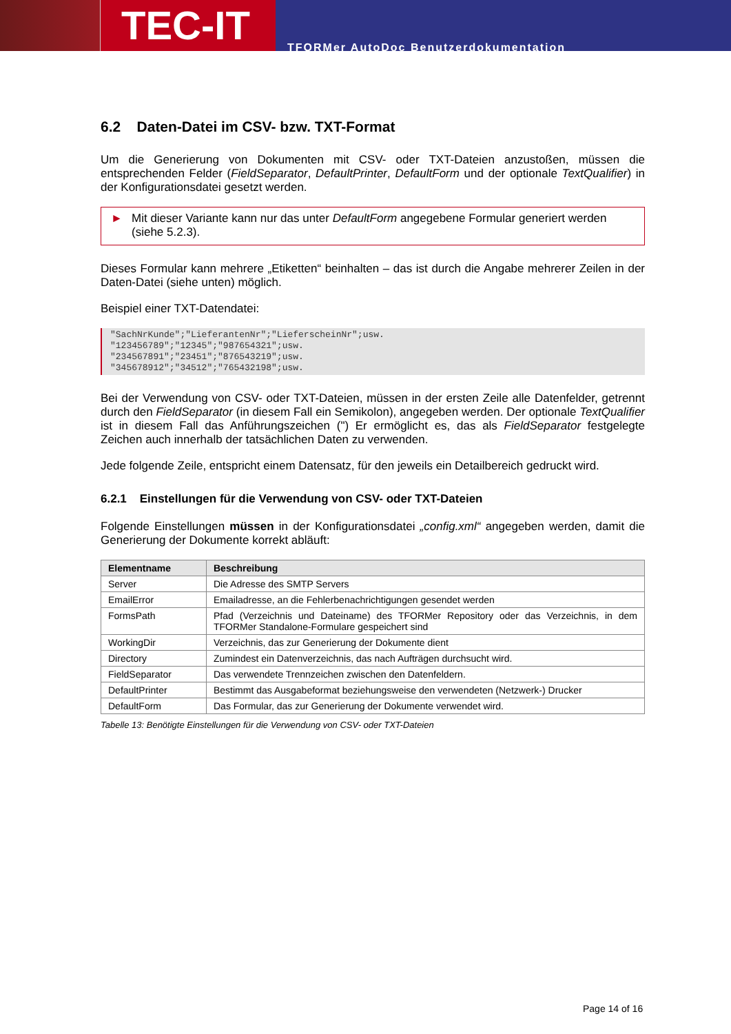TEC-IT
TFORMer AutoDoc Benutzerdokumentation
6.2 Daten-Datei im CSV- bzw. TXT-Format
Um die Generierung von Dokumenten mit CSV- oder TXT-Dateien anzustoßen, müssen die entsprechenden Felder (FieldSeparator, DefaultPrinter, DefaultForm und der optionale TextQualifier) in der Konfigurationsdatei gesetzt werden.
► Mit dieser Variante kann nur das unter DefaultForm angegebene Formular generiert werden (siehe 5.2.3).
Dieses Formular kann mehrere „Etiketten“ beinhalten – das ist durch die Angabe mehrerer Zeilen in der Daten-Datei (siehe unten) möglich.
Beispiel einer TXT-Datendatei:
"SachNrKunde";"LieferantenNr";"LieferscheinNr";usw.
"123456789";"12345";"987654321";usw.
"234567891";"23451";"876543219";usw.
"345678912";"34512";"765432198";usw.
Bei der Verwendung von CSV- oder TXT-Dateien, müssen in der ersten Zeile alle Datenfelder, getrennt durch den FieldSeparator (in diesem Fall ein Semikolon), angegeben werden. Der optionale TextQualifier ist in diesem Fall das Anführungszeichen (") Er ermöglicht es, das als FieldSeparator festgelegte Zeichen auch innerhalb der tatsächlichen Daten zu verwenden.
Jede folgende Zeile, entspricht einem Datensatz, für den jeweils ein Detailbereich gedruckt wird.
6.2.1 Einstellungen für die Verwendung von CSV- oder TXT-Dateien
Folgende Einstellungen müssen in der Konfigurationsdatei „config.xml“ angegeben werden, damit die Generierung der Dokumente korrekt abläuft:
| Elementname | Beschreibung |
| --- | --- |
| Server | Die Adresse des SMTP Servers |
| EmailError | Emailadresse, an die Fehlerbenachrichtigungen gesendet werden |
| FormsPath | Pfad (Verzeichnis und Dateiname) des TFORMer Repository oder das Verzeichnis, in dem TFORMer Standalone-Formulare gespeichert sind |
| WorkingDir | Verzeichnis, das zur Generierung der Dokumente dient |
| Directory | Zumindest ein Datenverzeichnis, das nach Aufträgen durchsucht wird. |
| FieldSeparator | Das verwendete Trennzeichen zwischen den Datenfeldern. |
| DefaultPrinter | Bestimmt das Ausgabeformat beziehungsweise den verwendeten (Netzwerk-) Drucker |
| DefaultForm | Das Formular, das zur Generierung der Dokumente verwendet wird. |
Tabelle 13: Benötigte Einstellungen für die Verwendung von CSV- oder TXT-Dateien
Page 14 of 16